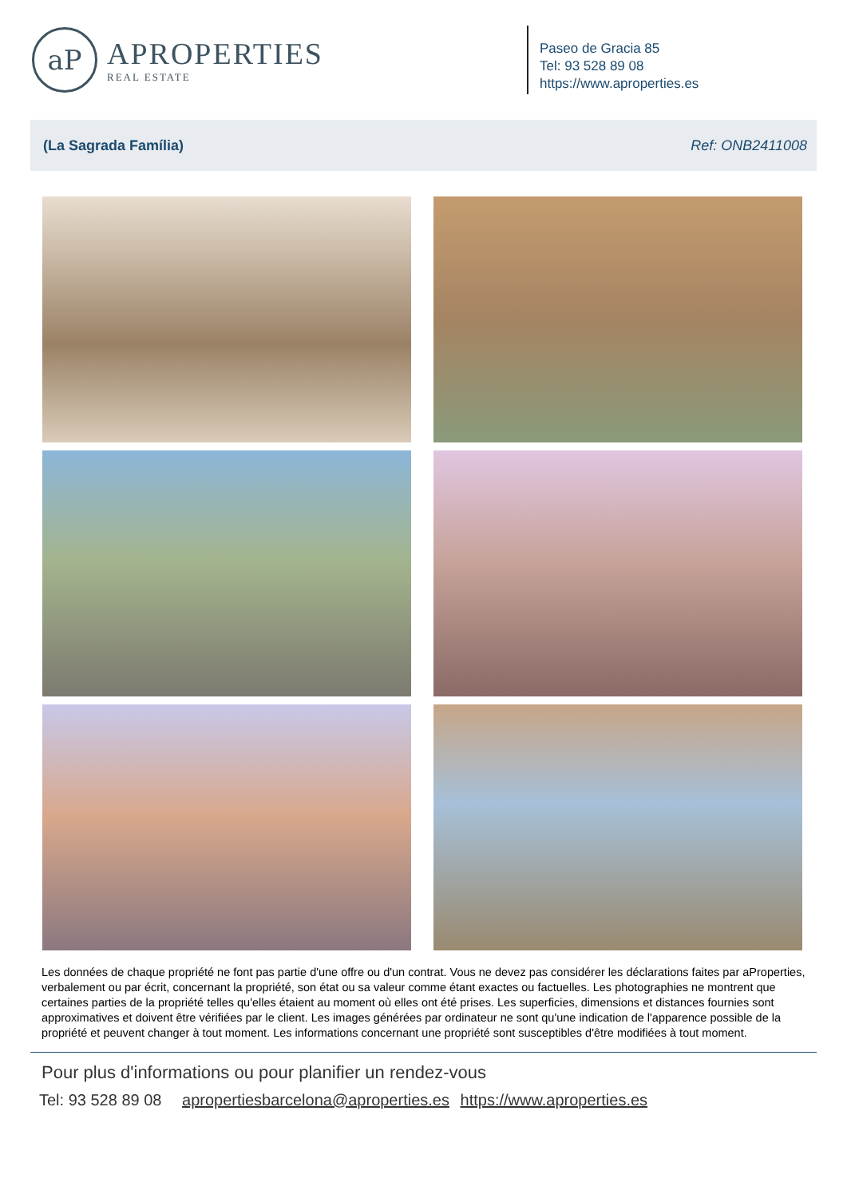aP
APROPERTIES
REAL ESTATE
Paseo de Gracia 85
Tel: 93 528 89 08
https://www.aproperties.es
(La Sagrada Família) Ref: ONB2411008
Les données de chaque propriété ne font pas partie d'une offre ou d'un contrat. Vous ne devez pas considérer les déclarations faites par aProperties, verbalement ou par écrit, concernant la propriété, son état ou sa valeur comme étant exactes ou factuelles. Les photographies ne montrent que certaines parties de la propriété telles qu'elles étaient au moment où elles ont été prises. Les superficies, dimensions et distances fournies sont approximatives et doivent être vérifiées par le client. Les images générées par ordinateur ne sont qu'une indication de l'apparence possible de la propriété et peuvent changer à tout moment. Les informations concernant une propriété sont susceptibles d'être modifiées à tout moment.
Pour plus d'informations ou pour planifier un rendez-vous
Tel: 93 528 89 08 apropertiesbarcelona@aproperties.es https://www.aproperties.es